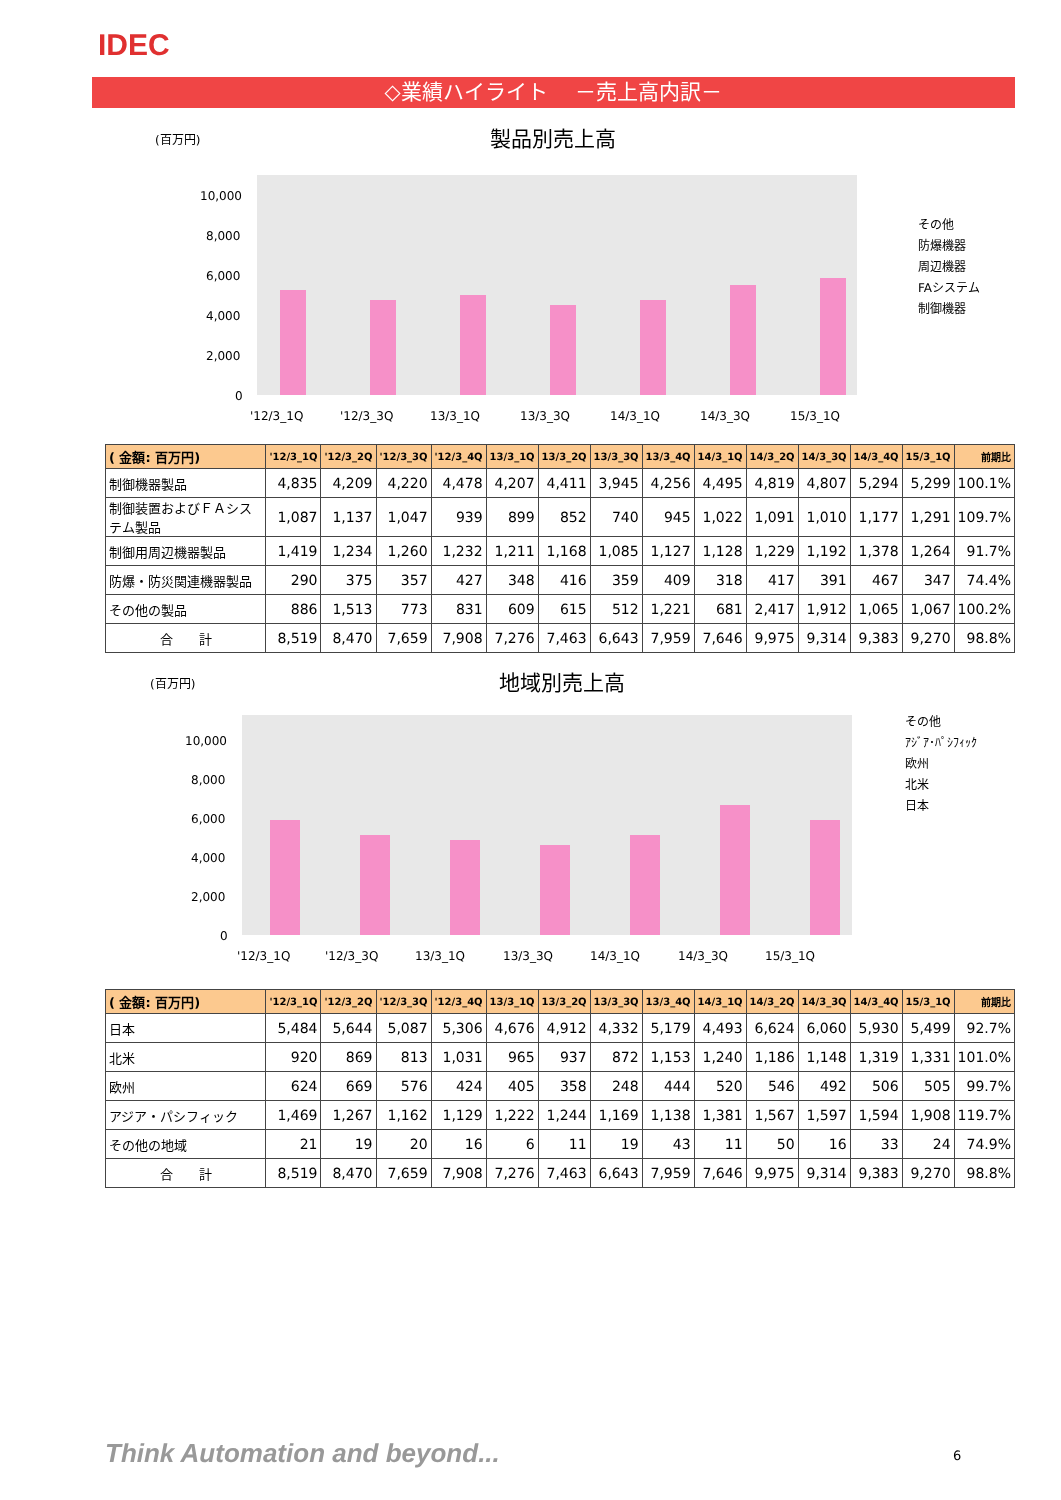IDEC
◇業績ハイライト　 －売上高内訳－
(百万円) 製品別売上高
10,000
8,000
6,000
4,000
2,000
0
'12/3_1Q
'12/3_3Q
13/3_1Q
13/3_3Q
14/3_1Q
14/3_3Q
15/3_1Q
その他
防爆機器
周辺機器
FAシステム
制御機器
| ( 金額: 百万円) | '12/3_1Q | '12/3_2Q | '12/3_3Q | '12/3_4Q | 13/3_1Q | 13/3_2Q | 13/3_3Q | 13/3_4Q | 14/3_1Q | 14/3_2Q | 14/3_3Q | 14/3_4Q | 15/3_1Q | 前期比 |
| --- | --- | --- | --- | --- | --- | --- | --- | --- | --- | --- | --- | --- | --- | --- |
| 制御機器製品 | 4,835 | 4,209 | 4,220 | 4,478 | 4,207 | 4,411 | 3,945 | 4,256 | 4,495 | 4,819 | 4,807 | 5,294 | 5,299 | 100.1% |
| 制御装置およびＦＡシステム製品 | 1,087 | 1,137 | 1,047 | 939 | 899 | 852 | 740 | 945 | 1,022 | 1,091 | 1,010 | 1,177 | 1,291 | 109.7% |
| 制御用周辺機器製品 | 1,419 | 1,234 | 1,260 | 1,232 | 1,211 | 1,168 | 1,085 | 1,127 | 1,128 | 1,229 | 1,192 | 1,378 | 1,264 | 91.7% |
| 防爆・防災関連機器製品 | 290 | 375 | 357 | 427 | 348 | 416 | 359 | 409 | 318 | 417 | 391 | 467 | 347 | 74.4% |
| その他の製品 | 886 | 1,513 | 773 | 831 | 609 | 615 | 512 | 1,221 | 681 | 2,417 | 1,912 | 1,065 | 1,067 | 100.2% |
| 合 計 | 8,519 | 8,470 | 7,659 | 7,908 | 7,276 | 7,463 | 6,643 | 7,959 | 7,646 | 9,975 | 9,314 | 9,383 | 9,270 | 98.8% |
(百万円) 地域別売上高
10,000
8,000
6,000
4,000
2,000
0
'12/3_1Q
'12/3_3Q
13/3_1Q
13/3_3Q
14/3_1Q
14/3_3Q
15/3_1Q
その他
ｱｼﾞｱ･ﾊﾟｼﾌｨｯｸ
欧州
北米
日本
| ( 金額: 百万円) | '12/3_1Q | '12/3_2Q | '12/3_3Q | '12/3_4Q | 13/3_1Q | 13/3_2Q | 13/3_3Q | 13/3_4Q | 14/3_1Q | 14/3_2Q | 14/3_3Q | 14/3_4Q | 15/3_1Q | 前期比 |
| --- | --- | --- | --- | --- | --- | --- | --- | --- | --- | --- | --- | --- | --- | --- |
| 日本 | 5,484 | 5,644 | 5,087 | 5,306 | 4,676 | 4,912 | 4,332 | 5,179 | 4,493 | 6,624 | 6,060 | 5,930 | 5,499 | 92.7% |
| 北米 | 920 | 869 | 813 | 1,031 | 965 | 937 | 872 | 1,153 | 1,240 | 1,186 | 1,148 | 1,319 | 1,331 | 101.0% |
| 欧州 | 624 | 669 | 576 | 424 | 405 | 358 | 248 | 444 | 520 | 546 | 492 | 506 | 505 | 99.7% |
| アジア・パシフィック | 1,469 | 1,267 | 1,162 | 1,129 | 1,222 | 1,244 | 1,169 | 1,138 | 1,381 | 1,567 | 1,597 | 1,594 | 1,908 | 119.7% |
| その他の地域 | 21 | 19 | 20 | 16 | 6 | 11 | 19 | 43 | 11 | 50 | 16 | 33 | 24 | 74.9% |
| 合 計 | 8,519 | 8,470 | 7,659 | 7,908 | 7,276 | 7,463 | 6,643 | 7,959 | 7,646 | 9,975 | 9,314 | 9,383 | 9,270 | 98.8% |
Think Automation and beyond... 6